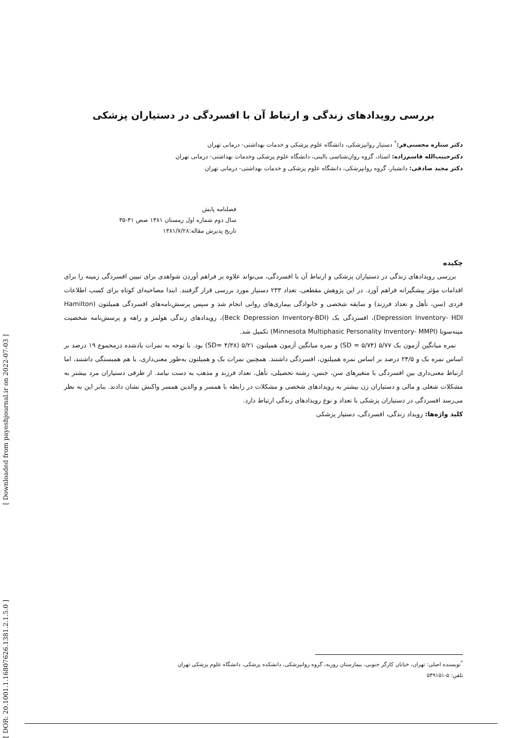بررسی رویدادهای زندگی و ارتباط آن با افسردگی در دستیاران پزشکی
دکتر ستاره محسنی‌فر:<sup>*</sup> دستیار روانپزشکی، دانشگاه علوم پزشکی و خدمات بهداشتی- درمانی تهران
دکترحبیب‌الله قاسم‌زاده: استاد، گروه روان‌شناسی بالینی، دانشگاه علوم پزشکی وخدمات بهداشتی- درمانی تهران
دکتر مجید صادقی: دانشیار، گروه روانپزشکی، دانشگاه علوم پزشکی و خدمات بهداشتی- درمانی تهران
فصلنامه پایش
سال دوم شماره اول زمستان ۱۳۸۱ صص ۴۱-۳۵
تاریخ پذیرش مقاله:۱۳۸۱/۷/۲۸
چکیده
بررسی رویدادهای زندگی در دستیاران پزشکی و ارتباط آن با افسردگی، می‌تواند علاوه بر فراهم آوردن شواهدی برای تبیین افسردگی زمینه را برای اقدامات مؤثر پیشگیرانه فراهم آورد. در این پژوهش مقطعی، تعداد ۲۳۳ دستیار مورد بررسی قرار گرفتند. ابتدا مصاحبه‌ای کوتاه برای کسب اطلاعات فردی (سن، تأهل و تعداد فرزند) و سابقه شخصی و خانوادگی بیماری‌های روانی انجام شد و سپس پرسش‌نامه‌های افسردگی همیلتون (Hamilton Depression Inventory- HDI)، افسردگی بک (Beck Depression Inventory-BDI)، رویدادهای زندگی هولمز و راهه و پرسش‌نامه شخصیت مینه‌سوتا (Minnesota Multiphasic Personality Inventory- MMPI) تکمیل شد.
نمره میانگین آزمون بک ۵/۷۷ (SD = ۵/۷۴) و نمره میانگین آزمون همیلتون ۵/۲۱ (SD= ۴/۳۸) بود. با توجه به نمرات یادشده درمجموع ۱۹ درصد بر اساس نمره بک و ۲۴/۵ درصد بر اساس نمره همیلتون، افسردگی داشتند. همچنین نمرات بک و همیلتون به‌طور معنی‌داری، با هم همبستگی داشتند، اما ارتباط معنی‌داری بین افسردگی با متغیرهای سن، جنس، رشته تحصیلی، تأهل، تعداد فرزند و مذهب به دست نیامد. از طرفی دستیاران مرد بیشتر به مشکلات شغلی و مالی و دستیاران زن بیشتر به رویدادهای شخصی و مشکلات در رابطه با همسر و والدین همسر واکنش نشان دادند. بنابر این به نظر می‌رسد افسردگی در دستیاران پزشکی با تعداد و نوع رویدادهای زندگی ارتباط دارد.
کلید واژه‌ها: رویداد زندگی، افسردگی، دستیار پزشکی
<sup>*</sup> نویسنده اصلی: تهران، خیابان کارگر جنوبی، بیمارستان روزبه، گروه روانپزشکی، دانشکده پزشکی، دانشگاه علوم پزشکی تهران
تلفن: ۵-۵۴۹۱۵۱
[ DOR: 20.1001.1.16807626.1381.2.1.5.0 ] [ Downloaded from payeshjournal.ir on 2022-07-03 ]